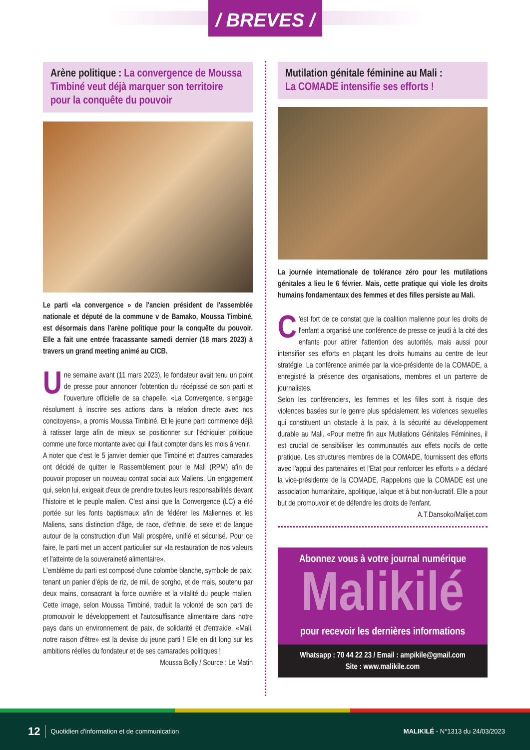/ BREVES /
Arène politique : La convergence de Moussa Timbiné veut déjà marquer son territoire pour la conquête du pouvoir
Le parti «la convergence » de l'ancien président de l'assemblée nationale et député de la commune v de Bamako, Moussa Timbiné, est désormais dans l'arène politique pour la conquête du pouvoir. Elle a fait une entrée fracassante samedi dernier (18 mars 2023) à travers un grand meeting animé au CICB.
Une semaine avant (11 mars 2023), le fondateur avait tenu un point de presse pour annoncer l'obtention du récépissé de son parti et l'ouverture officielle de sa chapelle. «La Convergence, s'engage résolument à inscrire ses actions dans la relation directe avec nos concitoyens», a promis Moussa Timbiné. Et le jeune parti commence déjà à ratisser large afin de mieux se positionner sur l'échiquier politique comme une force montante avec qui il faut compter dans les mois à venir.
A noter que c'est le 5 janvier dernier que Timbiné et d'autres camarades ont décidé de quitter le Rassemblement pour le Mali (RPM) afin de pouvoir proposer un nouveau contrat social aux Maliens. Un engagement qui, selon lui, exigeait d'eux de prendre toutes leurs responsabilités devant l'histoire et le peuple malien. C'est ainsi que la Convergence (LC) a été portée sur les fonts baptismaux afin de fédérer les Maliennes et les Maliens, sans distinction d'âge, de race, d'ethnie, de sexe et de langue autour de la construction d'un Mali prospère, unifié et sécurisé. Pour ce faire, le parti met un accent particulier sur «la restauration de nos valeurs et l'atteinte de la souveraineté alimentaire».
L'emblème du parti est composé d'une colombe blanche, symbole de paix, tenant un panier d'épis de riz, de mil, de sorgho, et de mais, soutenu par deux mains, consacrant la force ouvrière et la vitalité du peuple malien. Cette image, selon Moussa Timbiné, traduit la volonté de son parti de promouvoir le développement et l'autosuffisance alimentaire dans notre pays dans un environnement de paix, de solidarité et d'entraide. «Mali, notre raison d'être» est la devise du jeune parti ! Elle en dit long sur les ambitions réelles du fondateur et de ses camarades politiques !
Moussa Bolly / Source : Le Matin
Mutilation génitale féminine au Mali :
La COMADE intensifie ses efforts !
La journée internationale de tolérance zéro pour les mutilations génitales a lieu le 6 février. Mais, cette pratique qui viole les droits humains fondamentaux des femmes et des filles persiste au Mali.
C 'est fort de ce constat que la coalition malienne pour les droits de l'enfant a organisé une conférence de presse ce jeudi à la cité des enfants pour attirer l'attention des autorités, mais aussi pour intensifier ses efforts en plaçant les droits humains au centre de leur stratégie. La conférence animée par la vice-présidente de la COMADE, a enregistré la présence des organisations, membres et un parterre de journalistes.
Selon les conférenciers, les femmes et les filles sont à risque des violences basées sur le genre plus spécialement les violences sexuelles qui constituent un obstacle à la paix, à la sécurité au développement durable au Mali. «Pour mettre fin aux Mutilations Génitales Féminines, il est crucial de sensibiliser les communautés aux effets nocifs de cette pratique. Les structures membres de la COMADE, fournissent des efforts avec l'appui des partenaires et l'Etat pour renforcer les efforts » a déclaré la vice-présidente de la COMADE. Rappelons que la COMADE est une association humanitaire, apolitique, laïque et à but non-lucratif. Elle a pour but de promouvoir et de défendre les droits de l'enfant.
A.T.Dansoko/Malijet.com
Abonnez vous à votre journal numérique
Malikilé
pour recevoir les dernières informations
Whatsapp : 70 44 22 23 / Email : ampikile@gmail.com
Site : www.malikile.com
12 Quotidien d'information et de communication MALIKILÉ - N°1313 du 24/03/2023